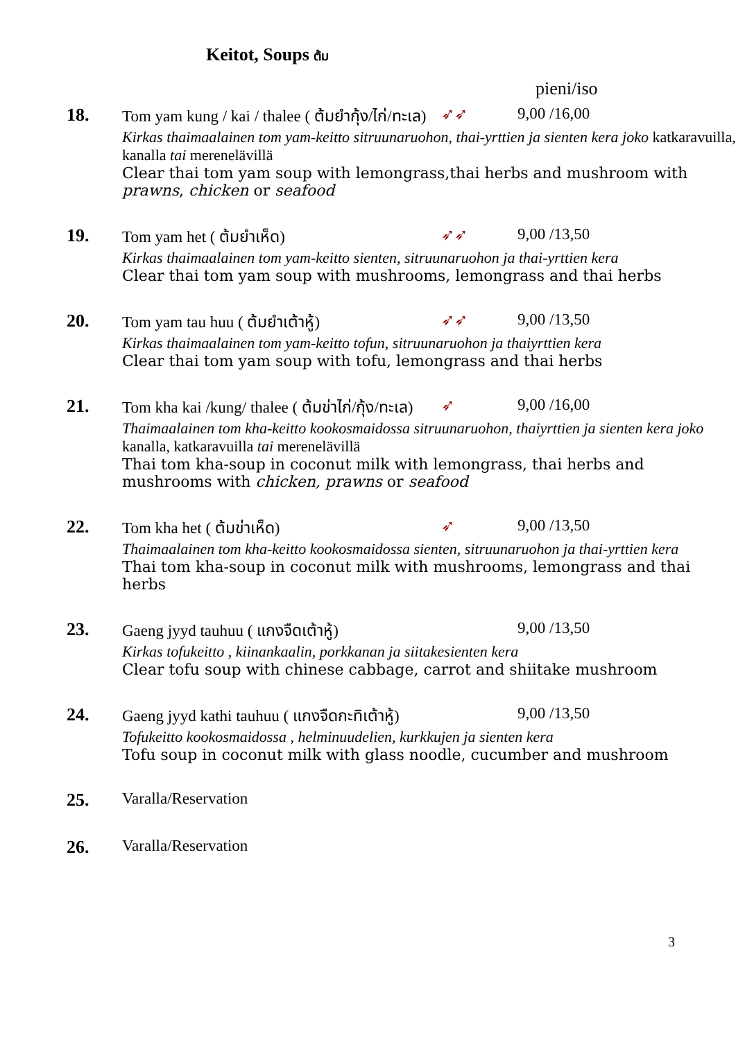Keitot, Soups ต้ม
pieni/iso
18. Tom yam kung / kai / thalee ( ต้มยำกุ้ง/ไก่/ทะเล) ➶➶ 9,00 /16,00
Kirkas thaimaalainen tom yam-keitto sitruunaruohon, thai-yrttien ja sienten kera joko katkaravuilla, kanalla tai merenelävillä
Clear thai tom yam soup with lemongrass,thai herbs and mushroom with prawns, chicken or seafood
19. Tom yam het ( ต้มยำเห็ด) ➶➶ 9,00 /13,50
Kirkas thaimaalainen tom yam-keitto sienten, sitruunaruohon ja thai-yrttien kera
Clear thai tom yam soup with mushrooms, lemongrass and thai herbs
20. Tom yam tau huu ( ต้มยำเต้าหู้) ➶➶ 9,00 /13,50
Kirkas thaimaalainen tom yam-keitto tofun, sitruunaruohon ja thaiyrttien kera
Clear thai tom yam soup with tofu, lemongrass and thai herbs
21. Tom kha kai /kung/ thalee ( ต้มข่าไก่/กุ้ง/ทะเล) ➶ 9,00 /16,00
Thaimaalainen tom kha-keitto kookosmaidossa sitruunaruohon, thaiyrttien ja sienten kera joko kanalla, katkaravuilla tai merenelävillä
Thai tom kha-soup in coconut milk with lemongrass, thai herbs and mushrooms with chicken, prawns or seafood
22. Tom kha het ( ต้มข่าเห็ด) ➶ 9,00 /13,50
Thaimaalainen tom kha-keitto kookosmaidossa sienten, sitruunaruohon ja thai-yrttien kera
Thai tom kha-soup in coconut milk with mushrooms, lemongrass and thai herbs
23. Gaeng jyyd tauhuu ( แกงจืดเต้าหู้) 9,00 /13,50
Kirkas tofukeitto , kiinankaalin, porkkanan ja siitakesienten kera
Clear tofu soup with chinese cabbage, carrot and shiitake mushroom
24. Gaeng jyyd kathi tauhuu ( แกงจืดกะทิเต้าหู้) 9,00 /13,50
Tofukeitto kookosmaidossa , helminuudelien, kurkkujen ja sienten kera
Tofu soup in coconut milk with glass noodle, cucumber and mushroom
25. Varalla/Reservation
26. Varalla/Reservation
3